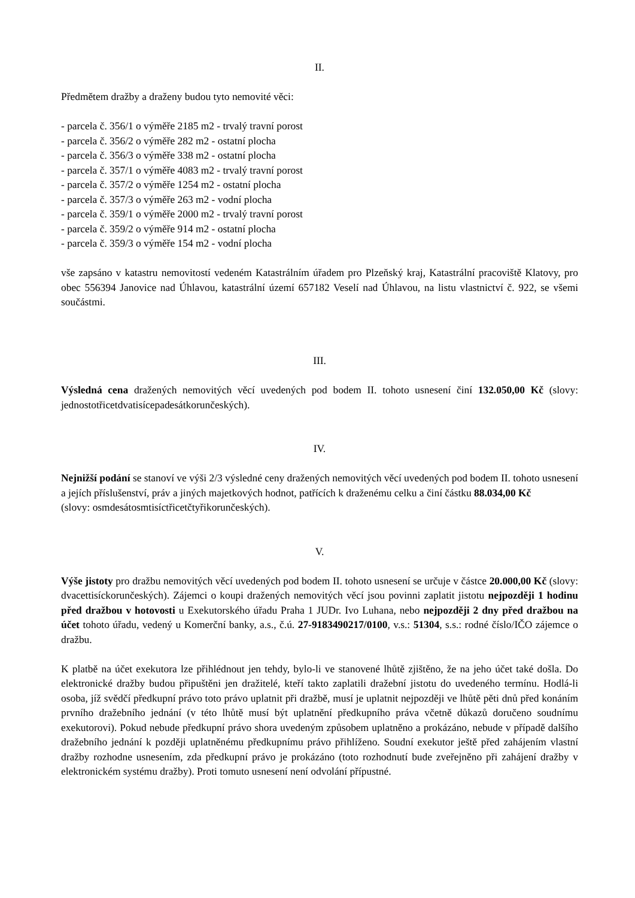II.
Předmětem dražby a draženy budou tyto nemovité věci:
- parcela č. 356/1 o výměře 2185 m2 - trvalý travní porost
- parcela č. 356/2 o výměře 282 m2 - ostatní plocha
- parcela č. 356/3 o výměře 338 m2 - ostatní plocha
- parcela č. 357/1 o výměře 4083 m2 - trvalý travní porost
- parcela č. 357/2 o výměře 1254 m2 - ostatní plocha
- parcela č. 357/3 o výměře 263 m2 - vodní plocha
- parcela č. 359/1 o výměře 2000 m2 - trvalý travní porost
- parcela č. 359/2 o výměře 914 m2 - ostatní plocha
- parcela č. 359/3 o výměře 154 m2 - vodní plocha
vše zapsáno v katastru nemovitostí vedeném Katastrálním úřadem pro Plzeňský kraj, Katastrální pracoviště Klatovy, pro obec 556394 Janovice nad Úhlavou, katastrální území 657182 Veselí nad Úhlavou, na listu vlastnictví č. 922, se všemi součástmi.
III.
Výsledná cena dražených nemovitých věcí uvedených pod bodem II. tohoto usnesení činí 132.050,00 Kč (slovy: jednostotřicetdvatisícepadesátkorunčeských).
IV.
Nejnižší podání se stanoví ve výši 2/3 výsledné ceny dražených nemovitých věcí uvedených pod bodem II. tohoto usnesení a jejích příslušenství, práv a jiných majetkových hodnot, patřících k draženému celku a činí částku 88.034,00 Kč
(slovy: osmdesátosmtisíctřicetčtyřikorunčeských).
V.
Výše jistoty pro dražbu nemovitých věcí uvedených pod bodem II. tohoto usnesení se určuje v částce 20.000,00 Kč (slovy: dvacettisíckorunčeských). Zájemci o koupi dražených nemovitých věcí jsou povinni zaplatit jistotu nejpozději 1 hodinu před dražbou v hotovosti u Exekutorského úřadu Praha 1 JUDr. Ivo Luhana, nebo nejpozději 2 dny před dražbou na účet tohoto úřadu, vedený u Komerční banky, a.s., č.ú. 27-9183490217/0100, v.s.: 51304, s.s.: rodné číslo/IČO zájemce o dražbu.
K platbě na účet exekutora lze přihlédnout jen tehdy, bylo-li ve stanovené lhůtě zjištěno, že na jeho účet také došla. Do elektronické dražby budou připuštěni jen dražitelé, kteří takto zaplatili dražební jistotu do uvedeného termínu. Hodlá-li osoba, jíž svědčí předkupní právo toto právo uplatnit při dražbě, musí je uplatnit nejpozději ve lhůtě pěti dnů před konáním prvního dražebního jednání (v této lhůtě musí být uplatnění předkupního práva včetně důkazů doručeno soudnímu exekutorovi). Pokud nebude předkupní právo shora uvedeným způsobem uplatněno a prokázáno, nebude v případě dalšího dražebního jednání k později uplatněnému předkupnímu právo přihlíženo. Soudní exekutor ještě před zahájením vlastní dražby rozhodne usnesením, zda předkupní právo je prokázáno (toto rozhodnutí bude zveřejněno při zahájení dražby v elektronickém systému dražby). Proti tomuto usnesení není odvolání přípustné.